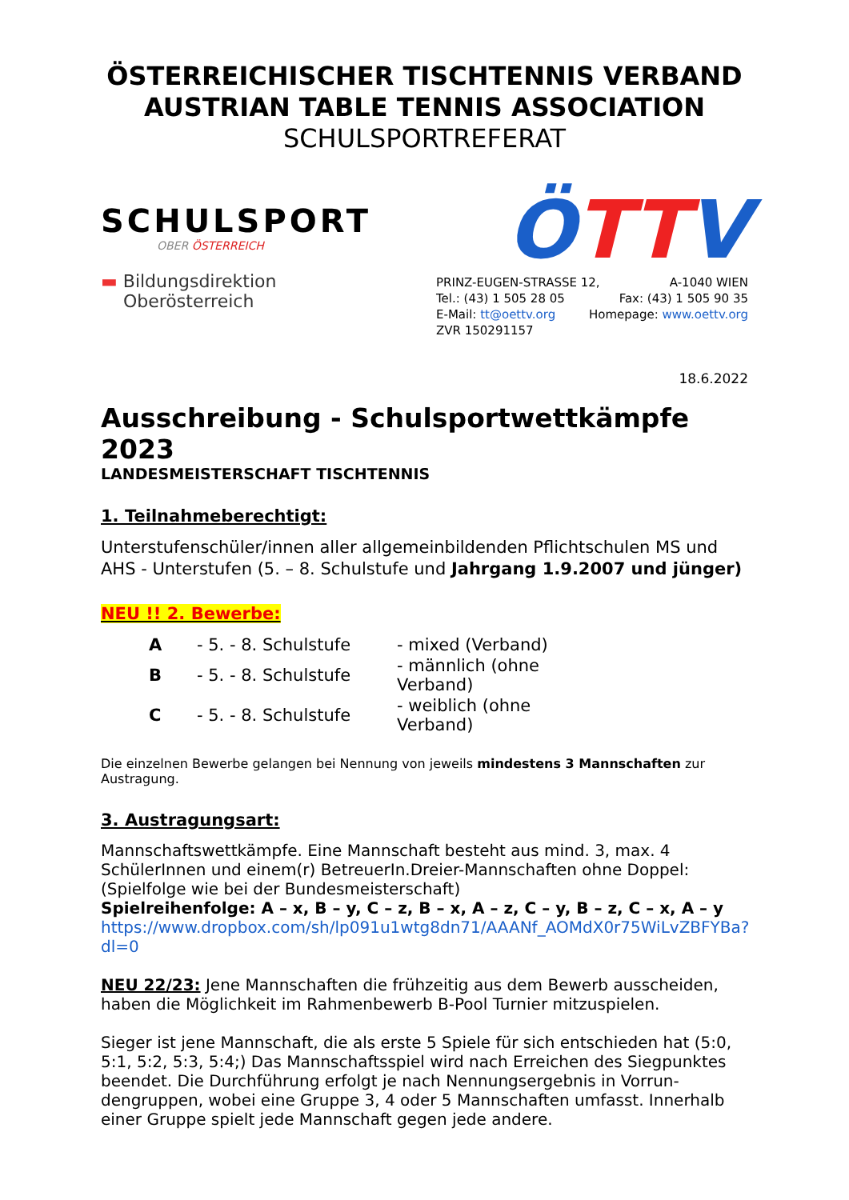ÖSTERREICHISCHER TISCHTENNIS VERBAND
AUSTRIAN TABLE TENNIS ASSOCIATION
SCHULSPORTREFERAT
SCHULSPORT
OBER ÖSTERREICH
▬ Bildungsdirektion
Oberösterreich
ÖTTV
PRINZ-EUGEN-STRASSE 12, A-1040 WIEN
Tel.: (43) 1 505 28 05 Fax: (43) 1 505 90 35
E-Mail: tt@oettv.org Homepage: www.oettv.org
ZVR 150291157
18.6.2022
Ausschreibung - Schulsportwettkämpfe 2023
LANDESMEISTERSCHAFT TISCHTENNIS
1. Teilnahmeberechtigt:
Unterstufenschüler/innen aller allgemeinbildenden Pflichtschulen MS und AHS - Unterstufen (5. – 8. Schulstufe und Jahrgang 1.9.2007 und jünger)
NEU !! 2. Bewerbe:
| A | - 5. - 8. Schulstufe | - mixed (Verband) |
| B | - 5. - 8. Schulstufe | - männlich (ohne Verband) |
| C | - 5. - 8. Schulstufe | - weiblich (ohne Verband) |
Die einzelnen Bewerbe gelangen bei Nennung von jeweils mindestens 3 Mannschaften zur Austragung.
3. Austragungsart:
Mannschaftswettkämpfe. Eine Mannschaft besteht aus mind. 3, max. 4 SchülerInnen und einem(r) BetreuerIn.Dreier-Mannschaften ohne Doppel: (Spielfolge wie bei der Bundesmeisterschaft)
Spielreihenfolge: A – x, B – y, C – z, B – x, A – z, C – y, B – z, C – x, A – y
https://www.dropbox.com/sh/lp091u1wtg8dn71/AAANf_AOMdX0r75WiLvZBFYBa?dl=0
NEU 22/23: Jene Mannschaften die frühzeitig aus dem Bewerb ausscheiden, haben die Möglichkeit im Rahmenbewerb B-Pool Turnier mitzuspielen.
Sieger ist jene Mannschaft, die als erste 5 Spiele für sich entschieden hat (5:0, 5:1, 5:2, 5:3, 5:4;) Das Mannschaftsspiel wird nach Erreichen des Siegpunktes beendet. Die Durchführung erfolgt je nach Nennungsergebnis in Vorrun- dengruppen, wobei eine Gruppe 3, 4 oder 5 Mannschaften umfasst. Innerhalb einer Gruppe spielt jede Mannschaft gegen jede andere.